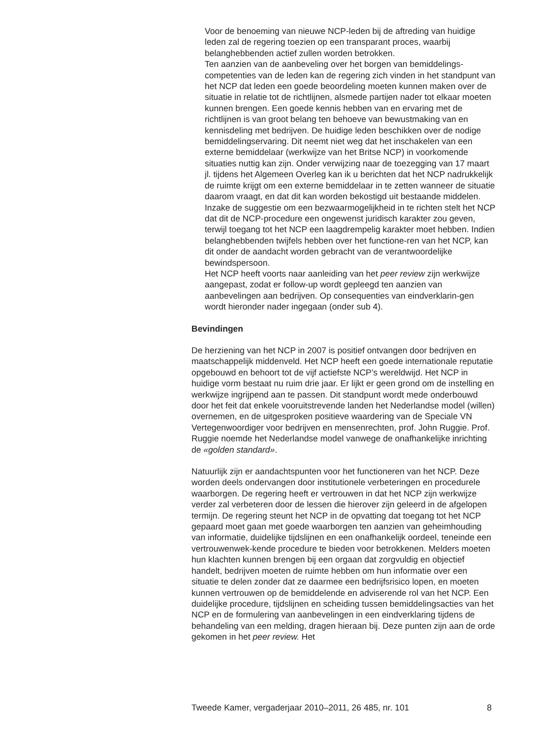Voor de benoeming van nieuwe NCP-leden bij de aftreding van huidige leden zal de regering toezien op een transparant proces, waarbij belanghebbenden actief zullen worden betrokken.
Ten aanzien van de aanbeveling over het borgen van bemiddelings-competenties van de leden kan de regering zich vinden in het standpunt van het NCP dat leden een goede beoordeling moeten kunnen maken over de situatie in relatie tot de richtlijnen, alsmede partijen nader tot elkaar moeten kunnen brengen. Een goede kennis hebben van en ervaring met de richtlijnen is van groot belang ten behoeve van bewustmaking van en kennisdeling met bedrijven. De huidige leden beschikken over de nodige bemiddelingservaring. Dit neemt niet weg dat het inschakelen van een externe bemiddelaar (werkwijze van het Britse NCP) in voorkomende situaties nuttig kan zijn. Onder verwijzing naar de toezegging van 17 maart jl. tijdens het Algemeen Overleg kan ik u berichten dat het NCP nadrukkelijk de ruimte krijgt om een externe bemiddelaar in te zetten wanneer de situatie daarom vraagt, en dat dit kan worden bekostigd uit bestaande middelen.
Inzake de suggestie om een bezwaarmogelijkheid in te richten stelt het NCP dat dit de NCP-procedure een ongewenst juridisch karakter zou geven, terwijl toegang tot het NCP een laagdrempelig karakter moet hebben. Indien belanghebbenden twijfels hebben over het functione-ren van het NCP, kan dit onder de aandacht worden gebracht van de verantwoordelijke bewindspersoon.
Het NCP heeft voorts naar aanleiding van het peer review zijn werkwijze aangepast, zodat er follow-up wordt gepleegd ten aanzien van aanbevelingen aan bedrijven. Op consequenties van eindverklarin-gen wordt hieronder nader ingegaan (onder sub 4).
Bevindingen
De herziening van het NCP in 2007 is positief ontvangen door bedrijven en maatschappelijk middenveld. Het NCP heeft een goede internationale reputatie opgebouwd en behoort tot de vijf actiefste NCP’s wereldwijd. Het NCP in huidige vorm bestaat nu ruim drie jaar. Er lijkt er geen grond om de instelling en werkwijze ingrijpend aan te passen. Dit standpunt wordt mede onderbouwd door het feit dat enkele vooruitstrevende landen het Nederlandse model (willen) overnemen, en de uitgesproken positieve waardering van de Speciale VN Vertegenwoordiger voor bedrijven en mensenrechten, prof. John Ruggie. Prof. Ruggie noemde het Nederlandse model vanwege de onafhankelijke inrichting de «golden standard».
Natuurlijk zijn er aandachtspunten voor het functioneren van het NCP. Deze worden deels ondervangen door institutionele verbeteringen en procedurele waarborgen. De regering heeft er vertrouwen in dat het NCP zijn werkwijze verder zal verbeteren door de lessen die hierover zijn geleerd in de afgelopen termijn. De regering steunt het NCP in de opvatting dat toegang tot het NCP gepaard moet gaan met goede waarborgen ten aanzien van geheimhouding van informatie, duidelijke tijdslijnen en een onafhankelijk oordeel, teneinde een vertrouwenwek-kende procedure te bieden voor betrokkenen. Melders moeten hun klachten kunnen brengen bij een orgaan dat zorgvuldig en objectief handelt, bedrijven moeten de ruimte hebben om hun informatie over een situatie te delen zonder dat ze daarmee een bedrijfsrisico lopen, en moeten kunnen vertrouwen op de bemiddelende en adviserende rol van het NCP. Een duidelijke procedure, tijdslijnen en scheiding tussen bemiddelingsacties van het NCP en de formulering van aanbevelingen in een eindverklaring tijdens de behandeling van een melding, dragen hieraan bij. Deze punten zijn aan de orde gekomen in het peer review. Het
Tweede Kamer, vergaderjaar 2010–2011, 26 485, nr. 101 8